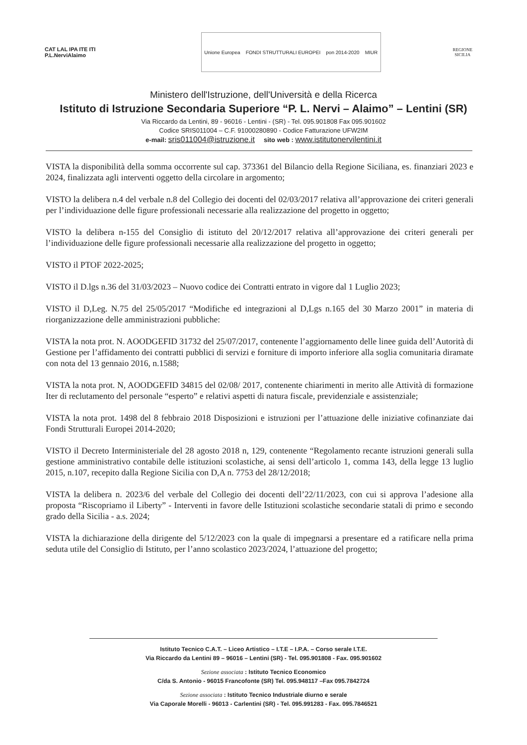CAT LAL IPA ITE ITI
P.L.NerviAlaimo
Unione Europea FONDI STRUTTURALI EUROPEI pon 2014-2020 MIUR
REGIONE
SICILIA
Ministero dell'Istruzione, dell'Università e della Ricerca
Istituto di Istruzione Secondaria Superiore “P. L. Nervi – Alaimo” – Lentini (SR)
Via Riccardo da Lentini, 89 - 96016 - Lentini - (SR) - Tel. 095.901808 Fax 095.901602
Codice SRIS011004 – C.F. 91000280890 - Codice Fatturazione UFW2IM
e-mail: sris011004@istruzione.it sito web : www.istitutonervilentini.it
VISTA la disponibilità della somma occorrente sul cap. 373361 del Bilancio della Regione Siciliana, es. finanziari 2023 e 2024, finalizzata agli interventi oggetto della circolare in argomento;
VISTO la delibera n.4 del verbale n.8 del Collegio dei docenti del 02/03/2017 relativa all’approvazione dei criteri generali per l’individuazione delle figure professionali necessarie alla realizzazione del progetto in oggetto;
VISTO la delibera n-155 del Consiglio di istituto del 20/12/2017 relativa all’approvazione dei criteri generali per l’individuazione delle figure professionali necessarie alla realizzazione del progetto in oggetto;
VISTO il PTOF 2022-2025;
VISTO il D.lgs n.36 del 31/03/2023 – Nuovo codice dei Contratti entrato in vigore dal 1 Luglio 2023;
VISTO il D,Leg. N.75 del 25/05/2017 “Modifiche ed integrazioni al D,Lgs n.165 del 30 Marzo 2001” in materia di riorganizzazione delle amministrazioni pubbliche:
VISTA la nota prot. N. AOODGEFID 31732 del 25/07/2017, contenente l’aggiornamento delle linee guida dell’Autorità di Gestione per l’affidamento dei contratti pubblici di servizi e forniture di importo inferiore alla soglia comunitaria diramate con nota del 13 gennaio 2016, n.1588;
VISTA la nota prot. N, AOODGEFID 34815 del 02/08/ 2017, contenente chiarimenti in merito alle Attività di formazione Iter di reclutamento del personale “esperto” e relativi aspetti di natura fiscale, previdenziale e assistenziale;
VISTA la nota prot. 1498 del 8 febbraio 2018 Disposizioni e istruzioni per l’attuazione delle iniziative cofinanziate dai Fondi Strutturali Europei 2014-2020;
VISTO il Decreto Interministeriale del 28 agosto 2018 n, 129, contenente “Regolamento recante istruzioni generali sulla gestione amministrativo contabile delle istituzioni scolastiche, ai sensi dell’articolo 1, comma 143, della legge 13 luglio 2015, n.107, recepito dalla Regione Sicilia con D,A n. 7753 del 28/12/2018;
VISTA la delibera n. 2023/6 del verbale del Collegio dei docenti dell’22/11/2023, con cui si approva l’adesione alla proposta “Riscopriamo il Liberty” - Interventi in favore delle Istituzioni scolastiche secondarie statali di primo e secondo grado della Sicilia - a.s. 2024;
VISTA la dichiarazione della dirigente del 5/12/2023 con la quale di impegnarsi a presentare ed a ratificare nella prima seduta utile del Consiglio di Istituto, per l’anno scolastico 2023/2024, l’attuazione del progetto;
Istituto Tecnico C.A.T. – Liceo Artistico – I.T.E – I.P.A. – Corso serale I.T.E.
Via Riccardo da Lentini 89 – 96016 – Lentini (SR) - Tel. 095.901808 - Fax. 095.901602
Sezione associata : Istituto Tecnico Economico
C/da S. Antonio - 96015 Francofonte (SR) Tel. 095.948117 –Fax 095.7842724
Sezione associata : Istituto Tecnico Industriale diurno e serale
Via Caporale Morelli - 96013 - Carlentini (SR) - Tel. 095.991283 - Fax. 095.7846521